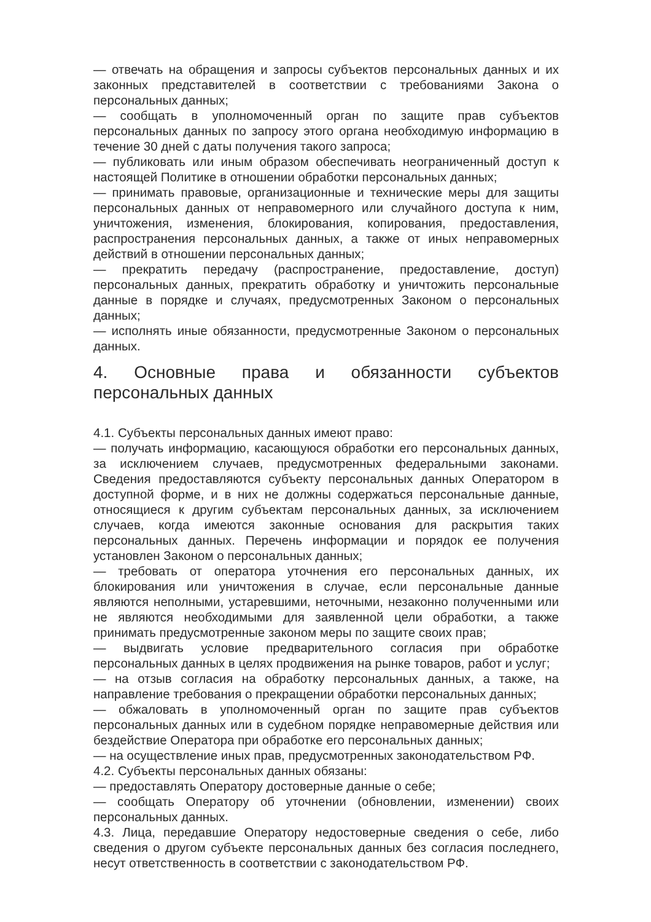— отвечать на обращения и запросы субъектов персональных данных и их законных представителей в соответствии с требованиями Закона о персональных данных;
— сообщать в уполномоченный орган по защите прав субъектов персональных данных по запросу этого органа необходимую информацию в течение 30 дней с даты получения такого запроса;
— публиковать или иным образом обеспечивать неограниченный доступ к настоящей Политике в отношении обработки персональных данных;
— принимать правовые, организационные и технические меры для защиты персональных данных от неправомерного или случайного доступа к ним, уничтожения, изменения, блокирования, копирования, предоставления, распространения персональных данных, а также от иных неправомерных действий в отношении персональных данных;
— прекратить передачу (распространение, предоставление, доступ) персональных данных, прекратить обработку и уничтожить персональные данные в порядке и случаях, предусмотренных Законом о персональных данных;
— исполнять иные обязанности, предусмотренные Законом о персональных данных.
4. Основные права и обязанности субъектов персональных данных
4.1. Субъекты персональных данных имеют право:
— получать информацию, касающуюся обработки его персональных данных, за исключением случаев, предусмотренных федеральными законами. Сведения предоставляются субъекту персональных данных Оператором в доступной форме, и в них не должны содержаться персональные данные, относящиеся к другим субъектам персональных данных, за исключением случаев, когда имеются законные основания для раскрытия таких персональных данных. Перечень информации и порядок ее получения установлен Законом о персональных данных;
— требовать от оператора уточнения его персональных данных, их блокирования или уничтожения в случае, если персональные данные являются неполными, устаревшими, неточными, незаконно полученными или не являются необходимыми для заявленной цели обработки, а также принимать предусмотренные законом меры по защите своих прав;
— выдвигать условие предварительного согласия при обработке персональных данных в целях продвижения на рынке товаров, работ и услуг;
— на отзыв согласия на обработку персональных данных, а также, на направление требования о прекращении обработки персональных данных;
— обжаловать в уполномоченный орган по защите прав субъектов персональных данных или в судебном порядке неправомерные действия или бездействие Оператора при обработке его персональных данных;
— на осуществление иных прав, предусмотренных законодательством РФ.
4.2. Субъекты персональных данных обязаны:
— предоставлять Оператору достоверные данные о себе;
— сообщать Оператору об уточнении (обновлении, изменении) своих персональных данных.
4.3. Лица, передавшие Оператору недостоверные сведения о себе, либо сведения о другом субъекте персональных данных без согласия последнего, несут ответственность в соответствии с законодательством РФ.